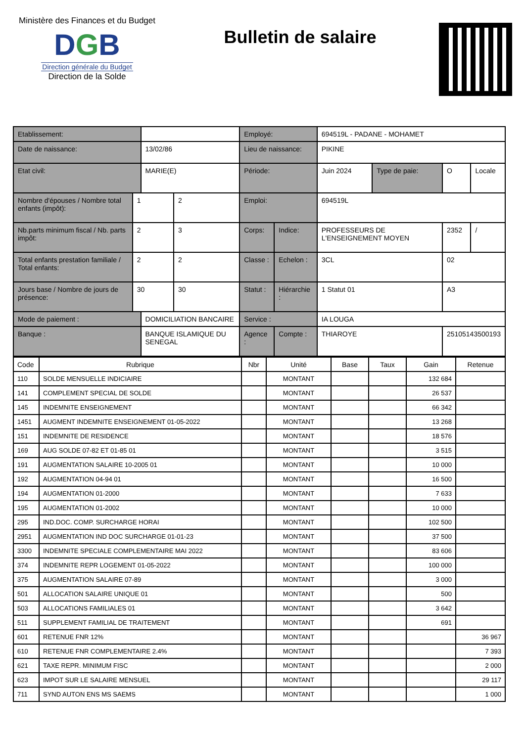Ministère des Finances et du Budget
DGB
Direction générale du Budget
Direction de la Solde
Bulletin de salaire
| Etablissement: | | | | Employé: | | 694519L - PADANE - MOHAMET | | | |
| Date de naissance: | | 13/02/86 | | Lieu de naissance: | | PIKINE | | | |
| Etat civil: | | MARIE(E) | | Période: | | Juin 2024 | Type de paie: | O | Locale |
| Nombre d'épouses / Nombre total enfants (impôt): | 1 | | 2 | Emploi: | | 694519L | | | |
| Nb.parts minimum fiscal / Nb. parts impôt: | 2 | | 3 | Corps: | Indice: | PROFESSEURS DE L'ENSEIGNEMENT MOYEN | | 2352 | / |
| Total enfants prestation familiale / Total enfants: | 2 | | 2 | Classe : | Echelon : | 3CL | | 02 | |
| Jours base / Nombre de jours de présence: | 30 | | 30 | Statut : | Hiérarchie : | 1 Statut 01 | | A3 | |
| Mode de paiement : | | DOMICILIATION BANCAIRE | | Service : | | IA LOUGA | | | |
| Banque : | | BANQUE ISLAMIQUE DU SENEGAL | | Agence : | Compte : | THIAROYE | | 25105143500193 | |
| Code | Rubrique | Nbr | Unité | Base | Taux | Gain | Retenue |
| --- | --- | --- | --- | --- | --- | --- | --- |
| 110 | SOLDE MENSUELLE INDICIAIRE | | MONTANT | | | 132 684 | |
| 141 | COMPLEMENT SPECIAL DE SOLDE | | MONTANT | | | 26 537 | |
| 145 | INDEMNITE ENSEIGNEMENT | | MONTANT | | | 66 342 | |
| 1451 | AUGMENT INDEMNITE ENSEIGNEMENT 01-05-2022 | | MONTANT | | | 13 268 | |
| 151 | INDEMNITE DE RESIDENCE | | MONTANT | | | 18 576 | |
| 169 | AUG SOLDE 07-82 ET 01-85 01 | | MONTANT | | | 3 515 | |
| 191 | AUGMENTATION SALAIRE 10-2005 01 | | MONTANT | | | 10 000 | |
| 192 | AUGMENTATION 04-94 01 | | MONTANT | | | 16 500 | |
| 194 | AUGMENTATION 01-2000 | | MONTANT | | | 7 633 | |
| 195 | AUGMENTATION 01-2002 | | MONTANT | | | 10 000 | |
| 295 | IND.DOC. COMP. SURCHARGE HORAI | | MONTANT | | | 102 500 | |
| 2951 | AUGMENTATION IND DOC SURCHARGE 01-01-23 | | MONTANT | | | 37 500 | |
| 3300 | INDEMNITE SPECIALE COMPLEMENTAIRE MAI 2022 | | MONTANT | | | 83 606 | |
| 374 | INDEMNITE REPR LOGEMENT 01-05-2022 | | MONTANT | | | 100 000 | |
| 375 | AUGMENTATION SALAIRE 07-89 | | MONTANT | | | 3 000 | |
| 501 | ALLOCATION SALAIRE UNIQUE 01 | | MONTANT | | | 500 | |
| 503 | ALLOCATIONS FAMILIALES 01 | | MONTANT | | | 3 642 | |
| 511 | SUPPLEMENT FAMILIAL DE TRAITEMENT | | MONTANT | | | 691 | |
| 601 | RETENUE FNR 12% | | MONTANT | | | | 36 967 |
| 610 | RETENUE FNR COMPLEMENTAIRE 2.4% | | MONTANT | | | | 7 393 |
| 621 | TAXE REPR. MINIMUM FISC | | MONTANT | | | | 2 000 |
| 623 | IMPOT SUR LE SALAIRE MENSUEL | | MONTANT | | | | 29 117 |
| 711 | SYND AUTON ENS MS SAEMS | | MONTANT | | | | 1 000 |